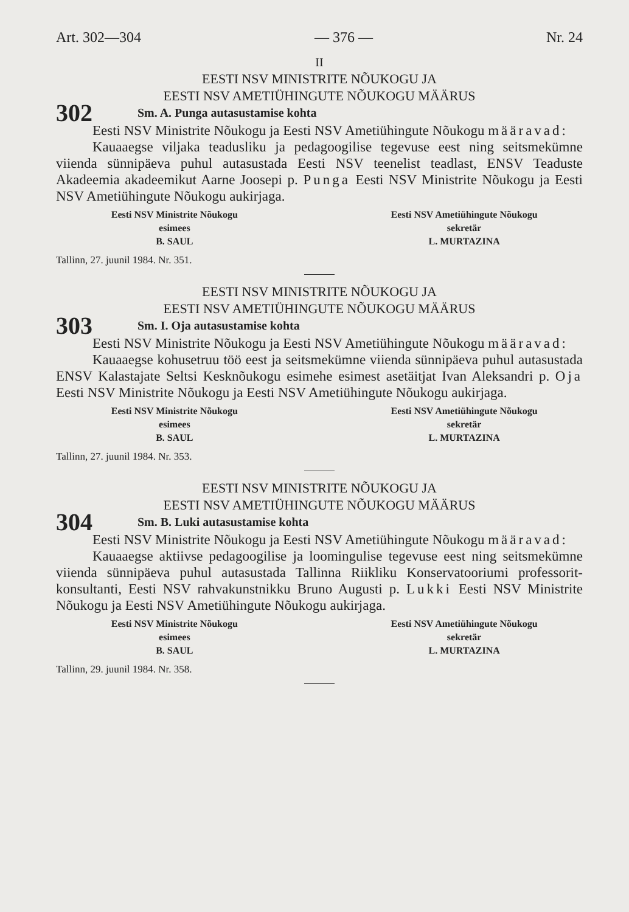Art. 302—304 — 376 — Nr. 24
II
EESTI NSV MINISTRITE NÕUKOGU JA
EESTI NSV AMETIÜHINGUTE NÕUKOGU MÄÄRUS
302 Sm. A. Punga autasustamise kohta
Eesti NSV Ministrite Nõukogu ja Eesti NSV Ametiühingute Nõukogu määravad:
Kauaaegse viljaka teadusliku ja pedagoogilise tegevuse eest ning seitsmekümne viienda sünnipäeva puhul autasustada Eesti NSV teenelist teadlast, ENSV Teaduste Akadeemia akadeemikut Aarne Joosepi p. Punga Eesti NSV Ministrite Nõukogu ja Eesti NSV Ametiühingute Nõukogu aukirjaga.
Eesti NSV Ministrite Nõukogu
esimees
B. SAUL
Eesti NSV Ametiühingute Nõukogu
sekretär
L. MURTAZINA
Tallinn, 27. juunil 1984. Nr. 351.
EESTI NSV MINISTRITE NÕUKOGU JA
EESTI NSV AMETIÜHINGUTE NÕUKOGU MÄÄRUS
303 Sm. I. Oja autasustamise kohta
Eesti NSV Ministrite Nõukogu ja Eesti NSV Ametiühingute Nõukogu määravad:
Kauaaegse kohusetruu töö eest ja seitsmekümne viienda sünnipäeva puhul autasustada ENSV Kalastajate Seltsi Kesknõukogu esimehe esimest asetäitjat Ivan Aleksandri p. Oja Eesti NSV Ministrite Nõukogu ja Eesti NSV Ametiühingute Nõukogu aukirjaga.
Eesti NSV Ministrite Nõukogu
esimees
B. SAUL
Eesti NSV Ametiühingute Nõukogu
sekretär
L. MURTAZINA
Tallinn, 27. juunil 1984. Nr. 353.
EESTI NSV MINISTRITE NÕUKOGU JA
EESTI NSV AMETIÜHINGUTE NÕUKOGU MÄÄRUS
304 Sm. B. Luki autasustamise kohta
Eesti NSV Ministrite Nõukogu ja Eesti NSV Ametiühingute Nõukogu määravad:
Kauaaegse aktiivse pedagoogilise ja loomingulise tegevuse eest ning seitsmekümne viienda sünnipäeva puhul autasustada Tallinna Riikliku Konservatooriumi professorit-konsultanti, Eesti NSV rahvakunstnikku Bruno Augusti p. Lukki Eesti NSV Ministrite Nõukogu ja Eesti NSV Ametiühingute Nõukogu aukirjaga.
Eesti NSV Ministrite Nõukogu
esimees
B. SAUL
Eesti NSV Ametiühingute Nõukogu
sekretär
L. MURTAZINA
Tallinn, 29. juunil 1984. Nr. 358.